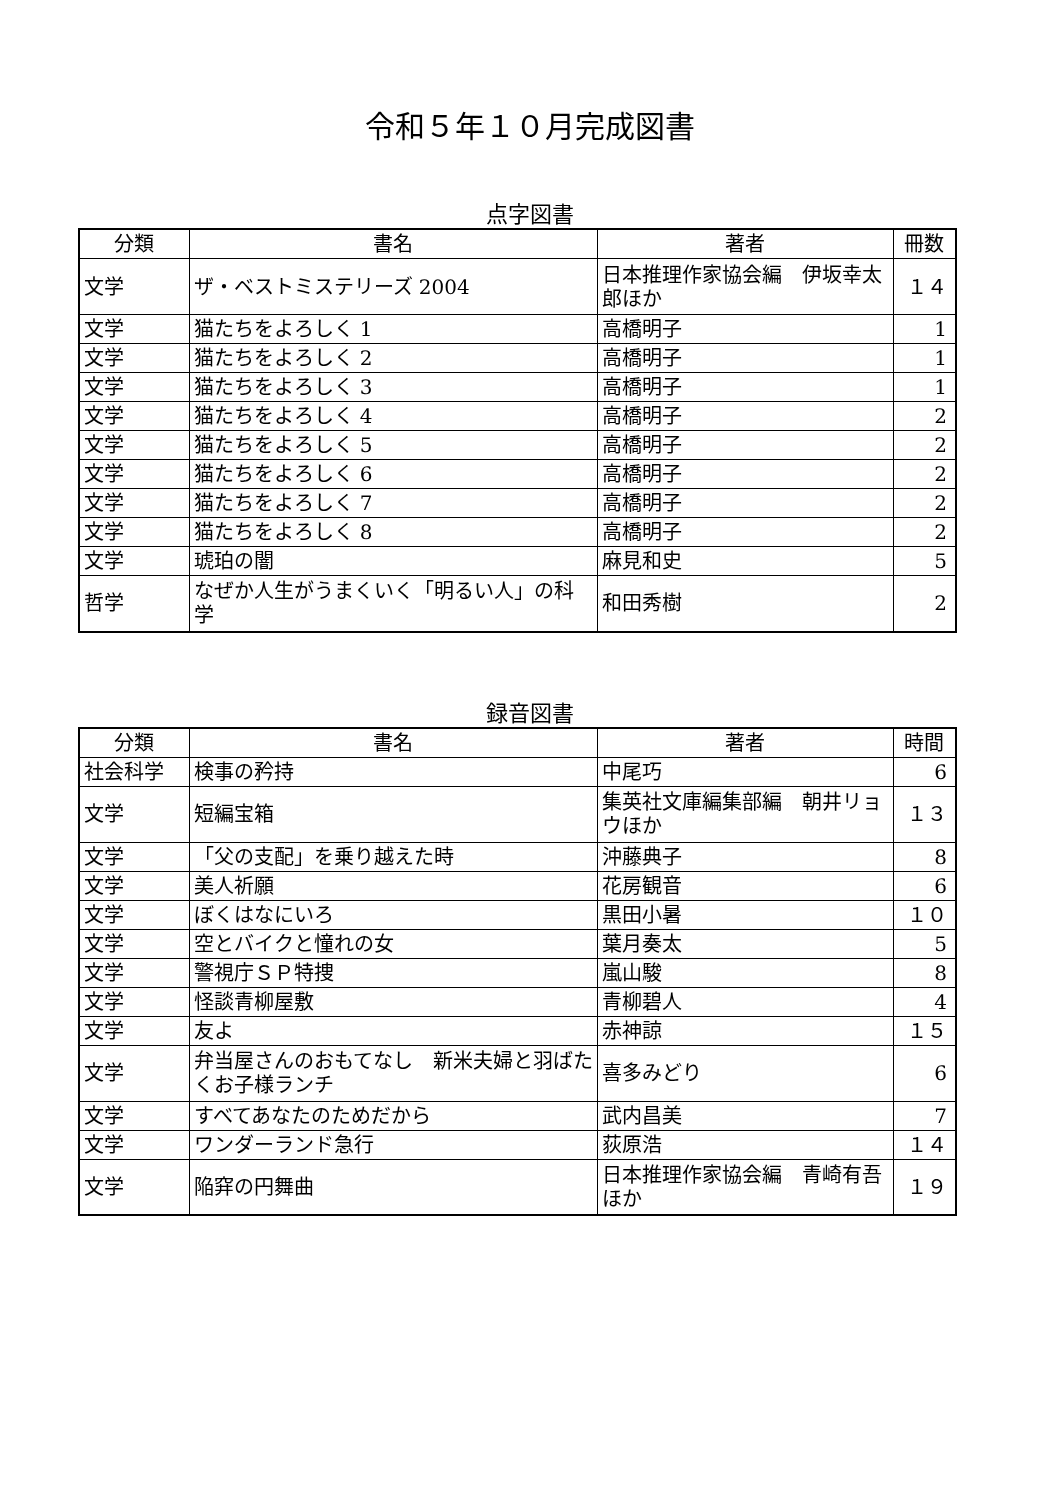令和５年１０月完成図書
点字図書
| 分類 | 書名 | 著者 | 冊数 |
| --- | --- | --- | --- |
| 文学 | ザ・ベストミステリーズ 2004 | 日本推理作家協会編 伊坂幸太郎ほか | １４ |
| 文学 | 猫たちをよろしく 1 | 高橋明子 | 1 |
| 文学 | 猫たちをよろしく 2 | 高橋明子 | 1 |
| 文学 | 猫たちをよろしく 3 | 高橋明子 | 1 |
| 文学 | 猫たちをよろしく 4 | 高橋明子 | 2 |
| 文学 | 猫たちをよろしく 5 | 高橋明子 | 2 |
| 文学 | 猫たちをよろしく 6 | 高橋明子 | 2 |
| 文学 | 猫たちをよろしく 7 | 高橋明子 | 2 |
| 文学 | 猫たちをよろしく 8 | 高橋明子 | 2 |
| 文学 | 琥珀の闇 | 麻見和史 | 5 |
| 哲学 | なぜか人生がうまくいく「明るい人」の科学 | 和田秀樹 | 2 |
録音図書
| 分類 | 書名 | 著者 | 時間 |
| --- | --- | --- | --- |
| 社会科学 | 検事の矜持 | 中尾巧 | 6 |
| 文学 | 短編宝箱 | 集英社文庫編集部編 朝井リョウほか | １３ |
| 文学 | 「父の支配」を乗り越えた時 | 沖藤典子 | 8 |
| 文学 | 美人祈願 | 花房観音 | 6 |
| 文学 | ぼくはなにいろ | 黒田小暑 | １０ |
| 文学 | 空とバイクと憧れの女 | 葉月奏太 | 5 |
| 文学 | 警視庁ＳＰ特捜 | 嵐山駿 | 8 |
| 文学 | 怪談青柳屋敷 | 青柳碧人 | 4 |
| 文学 | 友よ | 赤神諒 | １５ |
| 文学 | 弁当屋さんのおもてなし 新米夫婦と羽ばたくお子様ランチ | 喜多みどり | 6 |
| 文学 | すべてあなたのためだから | 武内昌美 | 7 |
| 文学 | ワンダーランド急行 | 荻原浩 | １４ |
| 文学 | 陥穽の円舞曲 | 日本推理作家協会編 青崎有吾ほか | １９ |